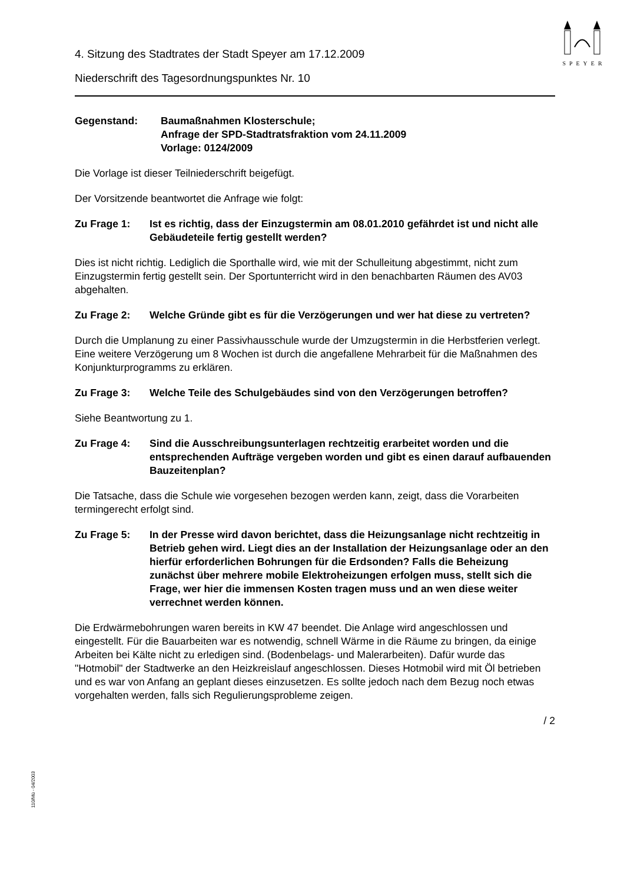SPEYER
110/Mü - 04/2003
4. Sitzung des Stadtrates der Stadt Speyer am 17.12.2009
Niederschrift des Tagesordnungspunktes Nr. 10
Gegenstand: Baumaßnahmen Klosterschule;
Anfrage der SPD-Stadtratsfraktion vom 24.11.2009
Vorlage: 0124/2009
Die Vorlage ist dieser Teilniederschrift beigefügt.
Der Vorsitzende beantwortet die Anfrage wie folgt:
Zu Frage 1: Ist es richtig, dass der Einzugstermin am 08.01.2010 gefährdet ist und nicht alle Gebäudeteile fertig gestellt werden?
Dies ist nicht richtig. Lediglich die Sporthalle wird, wie mit der Schulleitung abgestimmt, nicht zum Einzugstermin fertig gestellt sein. Der Sportunterricht wird in den benachbarten Räumen des AV03 abgehalten.
Zu Frage 2: Welche Gründe gibt es für die Verzögerungen und wer hat diese zu vertreten?
Durch die Umplanung zu einer Passivhausschule wurde der Umzugstermin in die Herbstferien verlegt. Eine weitere Verzögerung um 8 Wochen ist durch die angefallene Mehrarbeit für die Maßnahmen des Konjunkturprogramms zu erklären.
Zu Frage 3: Welche Teile des Schulgebäudes sind von den Verzögerungen betroffen?
Siehe Beantwortung zu 1.
Zu Frage 4: Sind die Ausschreibungsunterlagen rechtzeitig erarbeitet worden und die entsprechenden Aufträge vergeben worden und gibt es einen darauf aufbauenden Bauzeitenplan?
Die Tatsache, dass die Schule wie vorgesehen bezogen werden kann, zeigt, dass die Vorarbeiten termingerecht erfolgt sind.
Zu Frage 5: In der Presse wird davon berichtet, dass die Heizungsanlage nicht rechtzeitig in Betrieb gehen wird. Liegt dies an der Installation der Heizungsanlage oder an den hierfür erforderlichen Bohrungen für die Erdsonden? Falls die Beheizung zunächst über mehrere mobile Elektroheizungen erfolgen muss, stellt sich die Frage, wer hier die immensen Kosten tragen muss und an wen diese weiter verrechnet werden können.
Die Erdwärmebohrungen waren bereits in KW 47 beendet. Die Anlage wird angeschlossen und eingestellt. Für die Bauarbeiten war es notwendig, schnell Wärme in die Räume zu bringen, da einige Arbeiten bei Kälte nicht zu erledigen sind. (Bodenbelags- und Malerarbeiten). Dafür wurde das "Hotmobil" der Stadtwerke an den Heizkreislauf angeschlossen. Dieses Hotmobil wird mit Öl betrieben und es war von Anfang an geplant dieses einzusetzen. Es sollte jedoch nach dem Bezug noch etwas vorgehalten werden, falls sich Regulierungsprobleme zeigen.
/ 2